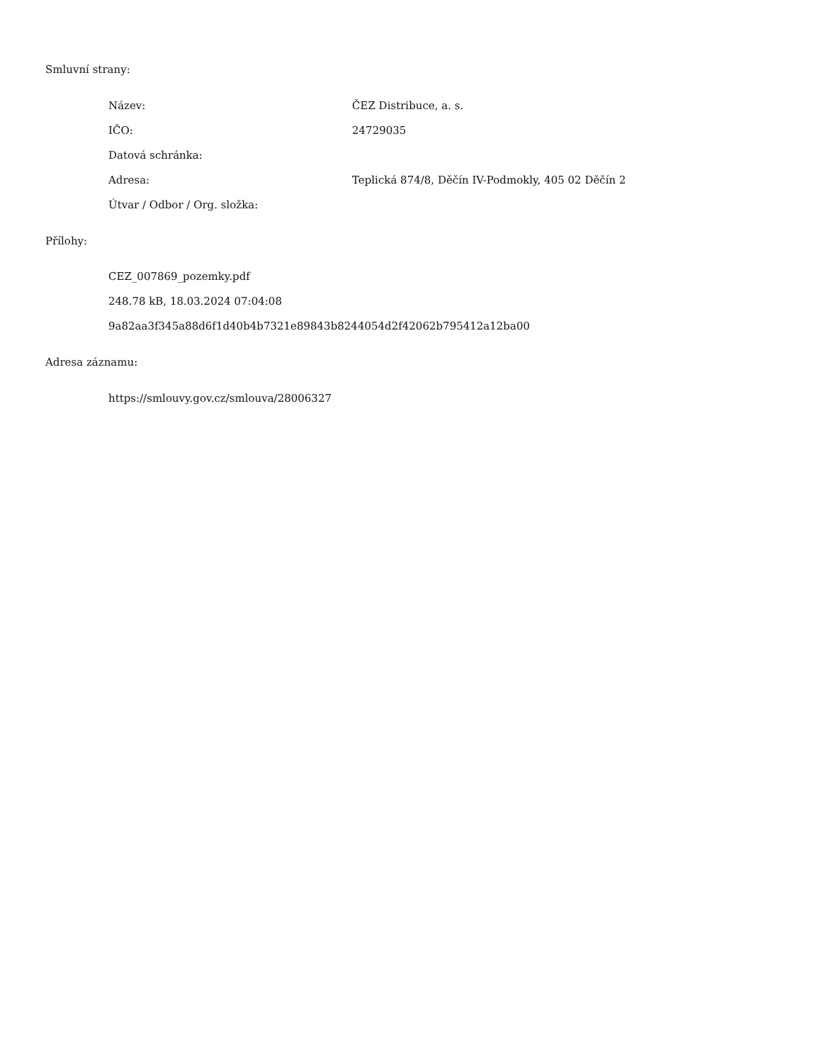Smluvní strany:
Název: ČEZ Distribuce, a. s.
IČO: 24729035
Datová schránka:
Adresa:
Teplická 874/8, Děčín IV-Podmokly, 405 02 Děčín 2
Útvar / Odbor / Org. složka:
Přílohy:
CEZ_007869_pozemky.pdf
248.78 kB, 18.03.2024 07:04:08
9a82aa3f345a88d6f1d40b4b7321e89843b8244054d2f42062b795412a12ba00
Adresa záznamu:
https://smlouvy.gov.cz/smlouva/28006327